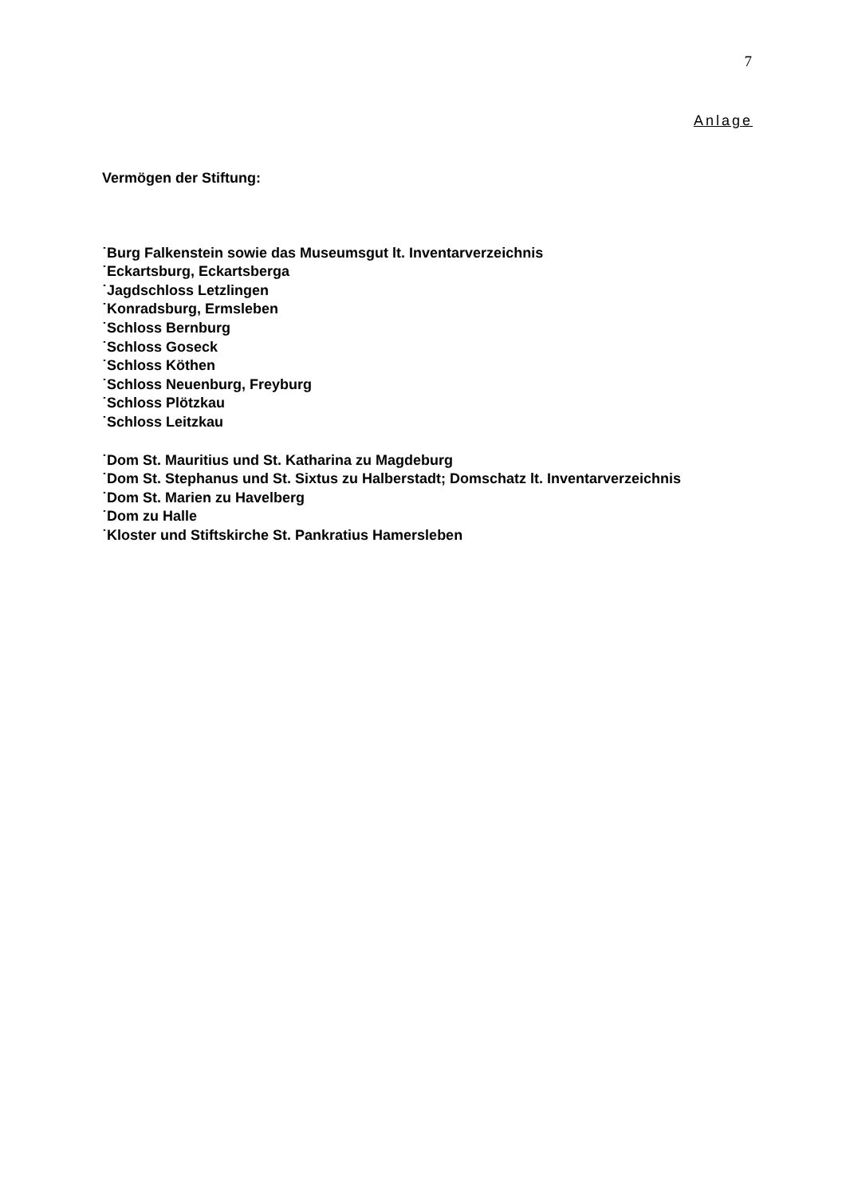7
Anlage
Vermögen der Stiftung:
˙Burg Falkenstein sowie das Museumsgut lt. Inventarverzeichnis
˙Eckartsburg, Eckartsberga
˙Jagdschloss Letzlingen
˙Konradsburg, Ermsleben
˙Schloss Bernburg
˙Schloss Goseck
˙Schloss Köthen
˙Schloss Neuenburg, Freyburg
˙Schloss Plötzkau
˙Schloss Leitzkau
˙Dom St. Mauritius und St. Katharina zu Magdeburg
˙Dom St. Stephanus und St. Sixtus zu Halberstadt; Domschatz lt. Inventarverzeichnis
˙Dom St. Marien zu Havelberg
˙Dom zu Halle
˙Kloster und Stiftskirche St. Pankratius Hamersleben